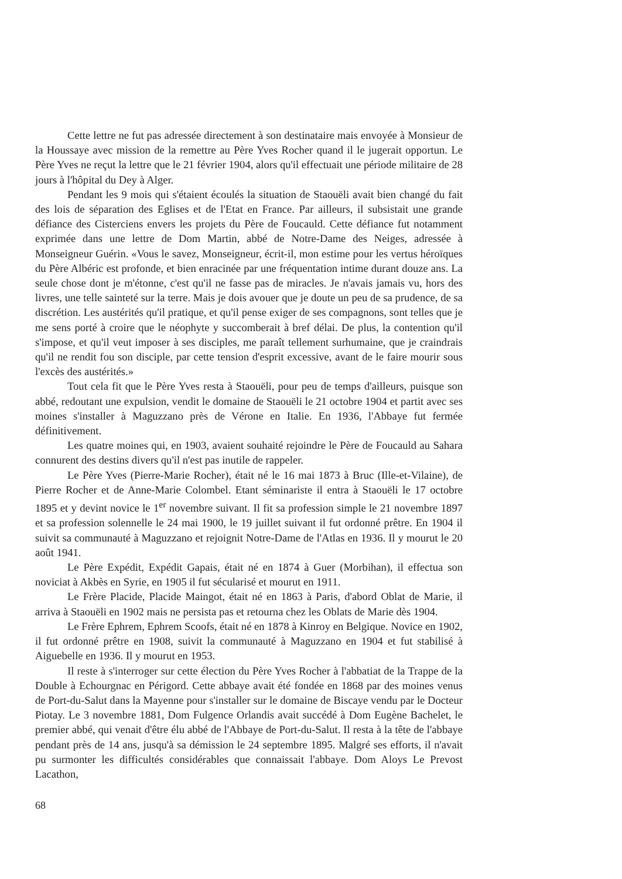Cette lettre ne fut pas adressée directement à son destinataire mais envoyée à Monsieur de la Houssaye avec mission de la remettre au Père Yves Rocher quand il le jugerait opportun. Le Père Yves ne reçut la lettre que le 21 février 1904, alors qu'il effectuait une période militaire de 28 jours à l'hôpital du Dey à Alger.
Pendant les 9 mois qui s'étaient écoulés la situation de Staouëli avait bien changé du fait des lois de séparation des Eglises et de l'Etat en France. Par ailleurs, il subsistait une grande défiance des Cisterciens envers les projets du Père de Foucauld. Cette défiance fut notamment exprimée dans une lettre de Dom Martin, abbé de Notre-Dame des Neiges, adressée à Monseigneur Guérin. «Vous le savez, Monseigneur, écrit-il, mon estime pour les vertus héroïques du Père Albéric est profonde, et bien enracinée par une fréquentation intime durant douze ans. La seule chose dont je m'étonne, c'est qu'il ne fasse pas de miracles. Je n'avais jamais vu, hors des livres, une telle sainteté sur la terre. Mais je dois avouer que je doute un peu de sa prudence, de sa discrétion. Les austérités qu'il pratique, et qu'il pense exiger de ses compagnons, sont telles que je me sens porté à croire que le néophyte y succomberait à bref délai. De plus, la contention qu'il s'impose, et qu'il veut imposer à ses disciples, me paraît tellement surhumaine, que je craindrais qu'il ne rendit fou son disciple, par cette tension d'esprit excessive, avant de le faire mourir sous l'excès des austérités.»
Tout cela fit que le Père Yves resta à Staouëli, pour peu de temps d'ailleurs, puisque son abbé, redoutant une expulsion, vendit le domaine de Staouëli le 21 octobre 1904 et partit avec ses moines s'installer à Maguzzano près de Vérone en Italie. En 1936, l'Abbaye fut fermée définitivement.
Les quatre moines qui, en 1903, avaient souhaité rejoindre le Père de Foucauld au Sahara connurent des destins divers qu'il n'est pas inutile de rappeler.
Le Père Yves (Pierre-Marie Rocher), était né le 16 mai 1873 à Bruc (Ille-et-Vilaine), de Pierre Rocher et de Anne-Marie Colombel. Etant séminariste il entra à Staouëli le 17 octobre 1895 et y devint novice le 1<sup>er</sup> novembre suivant. Il fit sa profession simple le 21 novembre 1897 et sa profession solennelle le 24 mai 1900, le 19 juillet suivant il fut ordonné prêtre. En 1904 il suivit sa communauté à Maguzzano et rejoignit Notre-Dame de l'Atlas en 1936. Il y mourut le 20 août 1941.
Le Père Expédit, Expédit Gapais, était né en 1874 à Guer (Morbihan), il effectua son noviciat à Akbès en Syrie, en 1905 il fut sécularisé et mourut en 1911.
Le Frère Placide, Placide Maingot, était né en 1863 à Paris, d'abord Oblat de Marie, il arriva à Staouëli en 1902 mais ne persista pas et retourna chez les Oblats de Marie dès 1904.
Le Frère Ephrem, Ephrem Scoofs, était né en 1878 à Kinroy en Belgique. Novice en 1902, il fut ordonné prêtre en 1908, suivit la communauté à Maguzzano en 1904 et fut stabilisé à Aiguebelle en 1936. Il y mourut en 1953.
Il reste à s'interroger sur cette élection du Père Yves Rocher à l'abbatiat de la Trappe de la Double à Echourgnac en Périgord. Cette abbaye avait été fondée en 1868 par des moines venus de Port-du-Salut dans la Mayenne pour s'installer sur le domaine de Biscaye vendu par le Docteur Piotay. Le 3 novembre 1881, Dom Fulgence Orlandis avait succédé à Dom Eugène Bachelet, le premier abbé, qui venait d'être élu abbé de l'Abbaye de Port-du-Salut. Il resta à la tête de l'abbaye pendant près de 14 ans, jusqu'à sa démission le 24 septembre 1895. Malgré ses efforts, il n'avait pu surmonter les difficultés considérables que connaissait l'abbaye. Dom Aloys Le Prevost Lacathon,
68